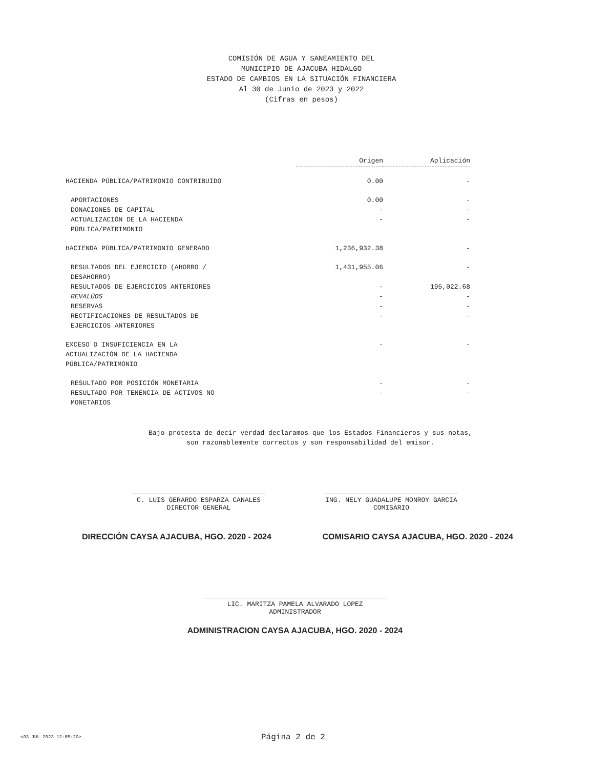COMISIÓN DE AGUA Y SANEAMIENTO DEL
MUNICIPIO DE AJACUBA HIDALGO
ESTADO DE CAMBIOS EN LA SITUACIÓN FINANCIERA
Al 30 de Junio de 2023 y 2022
(Cifras en pesos)
| | Origen | Aplicación |
| --- | --- | --- |
| HACIENDA PÚBLICA/PATRIMONIO CONTRIBUIDO | 0.00 | - |
| APORTACIONES | 0.00 | - |
| DONACIONES DE CAPITAL | - | - |
| ACTUALIZACIÓN DE LA HACIENDA PÚBLICA/PATRIMONIO | - | - |
| HACIENDA PÚBLICA/PATRIMONIO GENERADO | 1,236,932.38 | - |
| RESULTADOS DEL EJERCICIO (AHORRO / DESAHORRO) | 1,431,955.06 | - |
| RESULTADOS DE EJERCICIOS ANTERIORES | - | 195,022.68 |
| REVALÚOS | - | - |
| RESERVAS | - | - |
| RECTIFICACIONES DE RESULTADOS DE EJERCICIOS ANTERIORES | - | - |
| EXCESO O INSUFICIENCIA EN LA ACTUALIZACIÓN DE LA HACIENDA PÚBLICA/PATRIMONIO | - | - |
| RESULTADO POR POSICIÓN MONETARIA | - | - |
| RESULTADO POR TENENCIA DE ACTIVOS NO MONETARIOS | - | - |
Bajo protesta de decir verdad declaramos que los Estados Financieros y sus notas,
son razonablemente correctos y son responsabilidad del emisor.
C. LUIS GERARDO ESPARZA CANALES
DIRECTOR GENERAL
ING. NELY GUADALUPE MONROY GARCIA
COMISARIO
DIRECCIÓN CAYSA AJACUBA, HGO. 2020 - 2024 COMISARIO CAYSA AJACUBA, HGO. 2020 - 2024
LIC. MARITZA PAMELA ALVARADO LOPEZ
ADMINISTRADOR
ADMINISTRACION CAYSA AJACUBA, HGO. 2020 - 2024
<03 JUL 2023 12:05:20> Página 2 de 2